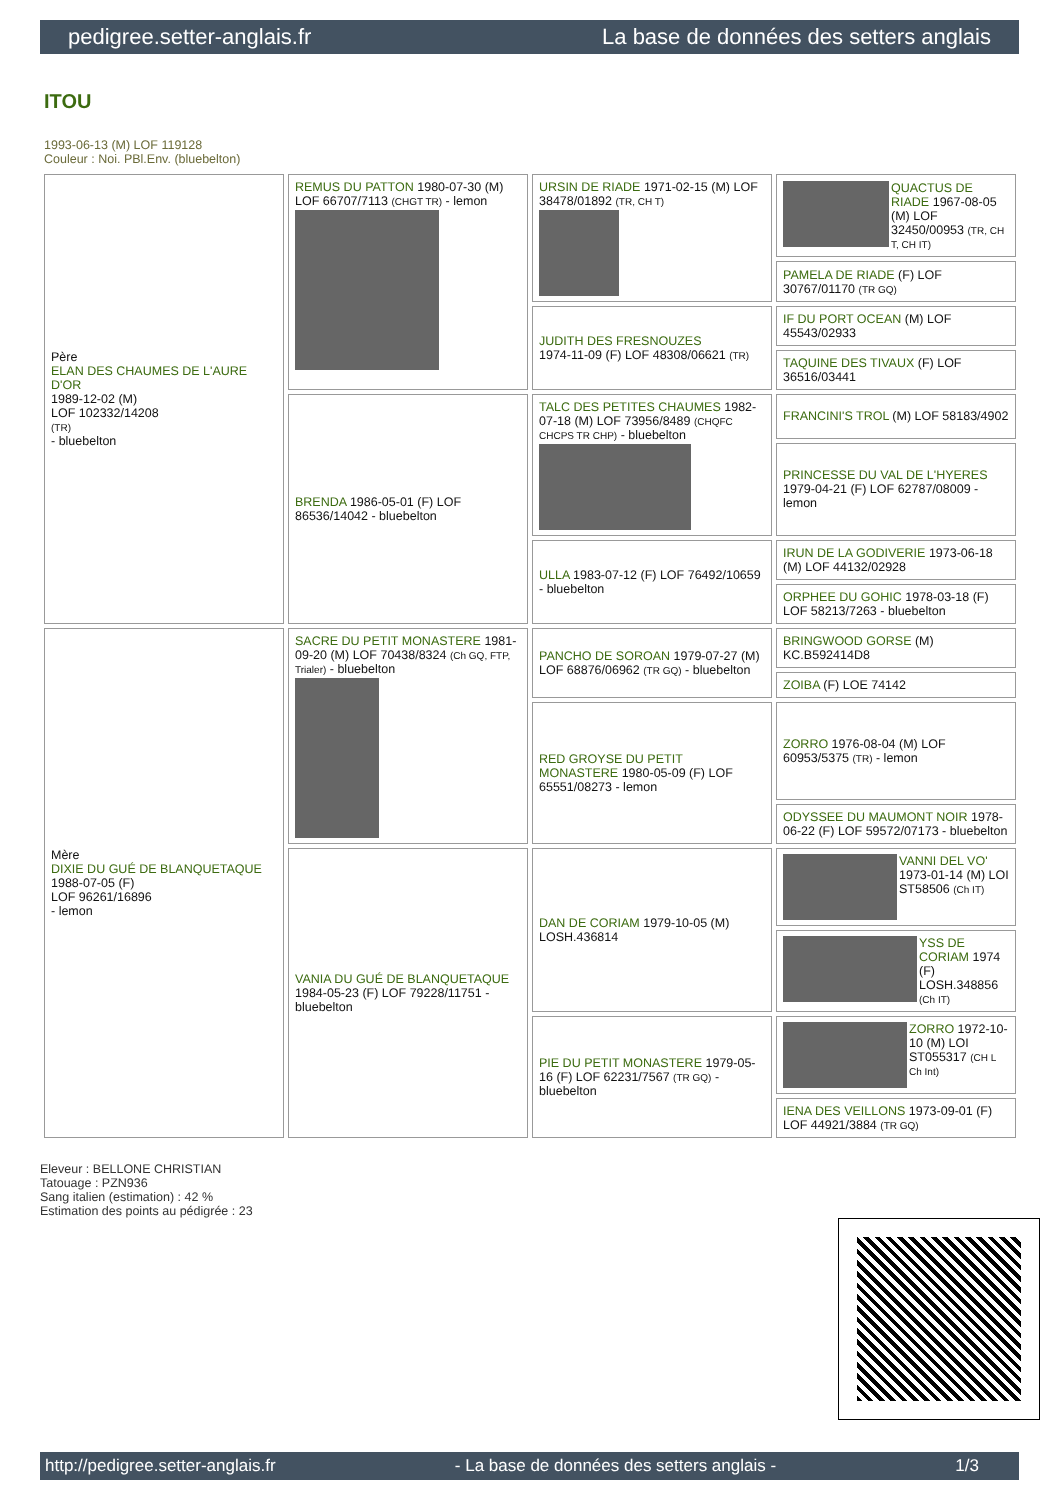pedigree.setter-anglais.fr La base de données des setters anglais
ITOU
1993-06-13 (M) LOF 119128
Couleur : Noi. PBl.Env. (bluebelton)
| Père ELAN DES CHAUMES DE L'AURE D'OR 1989-12-02 (M) LOF 102332/14208 (TR) - bluebelton | REMUS DU PATTON 1980-07-30 (M) LOF 66707/7113 (CHGT TR) - lemon | URSIN DE RIADE 1971-02-15 (M) LOF 38478/01892 (TR, CH T) | QUACTUS DE RIADE 1967-08-05 (M) LOF 32450/00953 (TR, CH T, CH IT) |
| | | | PAMELA DE RIADE (F) LOF 30767/01170 (TR GQ) |
| | | JUDITH DES FRESNOUZES 1974-11-09 (F) LOF 48308/06621 (TR) | IF DU PORT OCEAN (M) LOF 45543/02933 |
| | | | TAQUINE DES TIVAUX (F) LOF 36516/03441 |
| | BRENDA 1986-05-01 (F) LOF 86536/14042 - bluebelton | TALC DES PETITES CHAUMES 1982-07-18 (M) LOF 73956/8489 (CHQFC CHCPS TR CHP) - bluebelton | FRANCINI'S TROL (M) LOF 58183/4902 |
| | | | PRINCESSE DU VAL DE L'HYERES 1979-04-21 (F) LOF 62787/08009 - lemon |
| | | ULLA 1983-07-12 (F) LOF 76492/10659 - bluebelton | IRUN DE LA GODIVERIE 1973-06-18 (M) LOF 44132/02928 |
| | | | ORPHEE DU GOHIC 1978-03-18 (F) LOF 58213/7263 - bluebelton |
| Mère DIXIE DU GUÉ DE BLANQUETAQUE 1988-07-05 (F) LOF 96261/16896 - lemon | SACRE DU PETIT MONASTERE 1981-09-20 (M) LOF 70438/8324 (Ch GQ, FTP, Trialer) - bluebelton | PANCHO DE SOROAN 1979-07-27 (M) LOF 68876/06962 (TR GQ) - bluebelton | BRINGWOOD GORSE (M) KC.B592414D8 |
| | | | ZOIBA (F) LOE 74142 |
| | | RED GROYSE DU PETIT MONASTERE 1980-05-09 (F) LOF 65551/08273 - lemon | ZORRO 1976-08-04 (M) LOF 60953/5375 (TR) - lemon |
| | | | ODYSSEE DU MAUMONT NOIR 1978-06-22 (F) LOF 59572/07173 - bluebelton |
| | VANIA DU GUÉ DE BLANQUETAQUE 1984-05-23 (F) LOF 79228/11751 - bluebelton | DAN DE CORIAM 1979-10-05 (M) LOSH.436814 | VANNI DEL VO' 1973-01-14 (M) LOI ST58506 (Ch IT) |
| | | | YSS DE CORIAM 1974 (F) LOSH.348856 (Ch IT) |
| | | PIE DU PETIT MONASTERE 1979-05-16 (F) LOF 62231/7567 (TR GQ) - bluebelton | ZORRO 1972-10-10 (M) LOI ST055317 (CH L Ch Int) |
| | | | IENA DES VEILLONS 1973-09-01 (F) LOF 44921/3884 (TR GQ) |
Eleveur : BELLONE CHRISTIAN
Tatouage : PZN936
Sang italien (estimation) : 42 %
Estimation des points au pédigrée : 23
http://pedigree.setter-anglais.fr - La base de données des setters anglais - 1/3